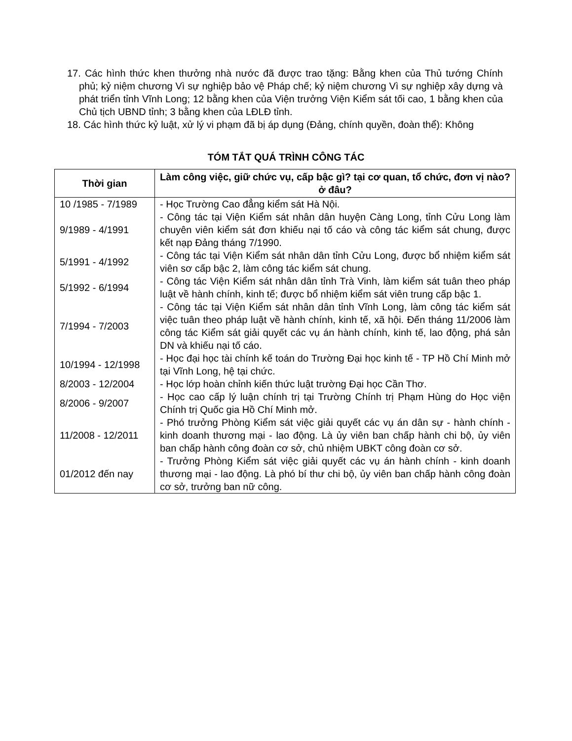17. Các hình thức khen thưởng nhà nước đã được trao tặng: Bằng khen của Thủ tướng Chính phủ; kỷ niệm chương Vì sự nghiệp bảo vệ Pháp chế; kỷ niệm chương Vì sự nghiệp xây dựng và phát triển tỉnh Vĩnh Long; 12 bằng khen của Viện trưởng Viện Kiểm sát tối cao, 1 bằng khen của Chủ tịch UBND tỉnh; 3 bằng khen của LĐLĐ tỉnh.
18. Các hình thức kỷ luật, xử lý vi phạm đã bị áp dụng (Đảng, chính quyền, đoàn thể): Không
TÓM TẮT QUÁ TRÌNH CÔNG TÁC
| Thời gian | Làm công việc, giữ chức vụ, cấp bậc gì? tại cơ quan, tổ chức, đơn vị nào? ở đâu? |
| --- | --- |
| 10 /1985 - 7/1989 | - Học Trường Cao đẳng kiểm sát Hà Nội. |
| 9/1989 - 4/1991 | - Công tác tại Viện Kiểm sát nhân dân huyện Càng Long, tỉnh Cửu Long làm chuyên viên kiểm sát đơn khiếu nại tố cáo và công tác kiểm sát chung, được kết nạp Đảng tháng 7/1990. |
| 5/1991 - 4/1992 | - Công tác tại Viện Kiểm sát nhân dân tỉnh Cửu Long, được bổ nhiệm kiểm sát viên sơ cấp bậc 2, làm công tác kiểm sát chung. |
| 5/1992 - 6/1994 | - Công tác Viện Kiểm sát nhân dân tỉnh Trà Vinh, làm kiểm sát tuân theo pháp luật về hành chính, kinh tế; được bổ nhiệm kiểm sát viên trung cấp bậc 1. |
| 7/1994 - 7/2003 | - Công tác tại Viện Kiểm sát nhân dân tỉnh Vĩnh Long, làm công tác kiểm sát việc tuân theo pháp luật về hành chính, kinh tế, xã hội. Đến tháng 11/2006 làm công tác Kiểm sát giải quyết các vụ án hành chính, kinh tế, lao động, phá sản DN và khiếu nại tố cáo. |
| 10/1994 - 12/1998 | - Học đại học tài chính kế toán do Trường Đại học kinh tế - TP Hồ Chí Minh mở tại Vĩnh Long, hệ tại chức. |
| 8/2003 - 12/2004 | - Học lớp hoàn chỉnh kiến thức luật trường Đại học Cần Thơ. |
| 8/2006 - 9/2007 | - Học cao cấp lý luận chính trị tại Trường Chính trị Phạm Hùng do Học viện Chính trị Quốc gia Hồ Chí Minh mở. |
| 11/2008 - 12/2011 | - Phó trưởng Phòng Kiểm sát việc giải quyết các vụ án dân sự - hành chính - kinh doanh thương mại - lao động. Là ủy viên ban chấp hành chi bộ, ủy viên ban chấp hành công đoàn cơ sở, chủ nhiệm UBKT công đoàn cơ sở. |
| 01/2012 đến nay | - Trưởng Phòng Kiểm sát việc giải quyết các vụ án hành chính - kinh doanh thương mại - lao động. Là phó bí thư chi bộ, ủy viên ban chấp hành công đoàn cơ sở, trưởng ban nữ công. |